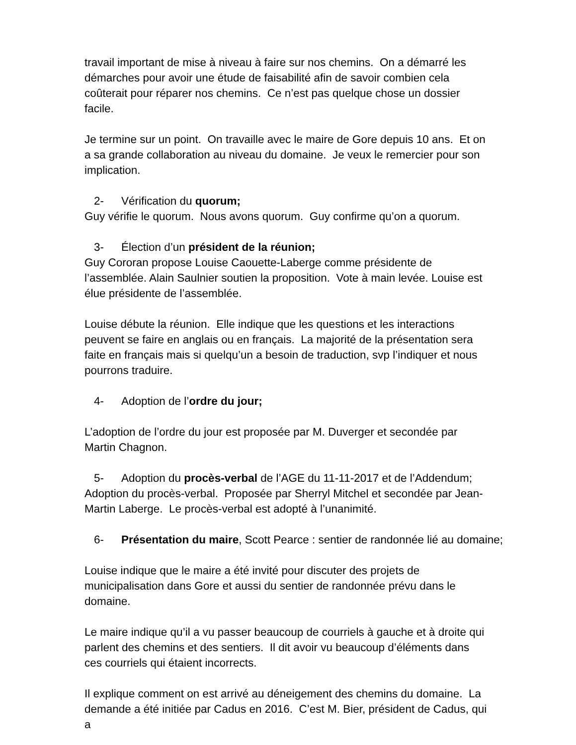travail important de mise à niveau à faire sur nos chemins. On a démarré les démarches pour avoir une étude de faisabilité afin de savoir combien cela coûterait pour réparer nos chemins. Ce n’est pas quelque chose un dossier facile.
Je termine sur un point. On travaille avec le maire de Gore depuis 10 ans. Et on a sa grande collaboration au niveau du domaine. Je veux le remercier pour son implication.
2- Vérification du quorum;
Guy vérifie le quorum. Nous avons quorum. Guy confirme qu’on a quorum.
3- Élection d’un président de la réunion;
Guy Cororan propose Louise Caouette-Laberge comme présidente de l’assemblée. Alain Saulnier soutien la proposition. Vote à main levée. Louise est élue présidente de l’assemblée.
Louise débute la réunion. Elle indique que les questions et les interactions peuvent se faire en anglais ou en français. La majorité de la présentation sera faite en français mais si quelqu’un a besoin de traduction, svp l’indiquer et nous pourrons traduire.
4- Adoption de l’ordre du jour;
L’adoption de l’ordre du jour est proposée par M. Duverger et secondée par Martin Chagnon.
5- Adoption du procès-verbal de l’AGE du 11-11-2017 et de l’Addendum;
Adoption du procès-verbal. Proposée par Sherryl Mitchel et secondée par Jean-Martin Laberge. Le procès-verbal est adopté à l’unanimité.
6- Présentation du maire, Scott Pearce : sentier de randonnée lié au domaine;
Louise indique que le maire a été invité pour discuter des projets de municipalisation dans Gore et aussi du sentier de randonnée prévu dans le domaine.
Le maire indique qu’il a vu passer beaucoup de courriels à gauche et à droite qui parlent des chemins et des sentiers. Il dit avoir vu beaucoup d’éléments dans ces courriels qui étaient incorrects.
Il explique comment on est arrivé au déneigement des chemins du domaine. La demande a été initiée par Cadus en 2016. C’est M. Bier, président de Cadus, qui a